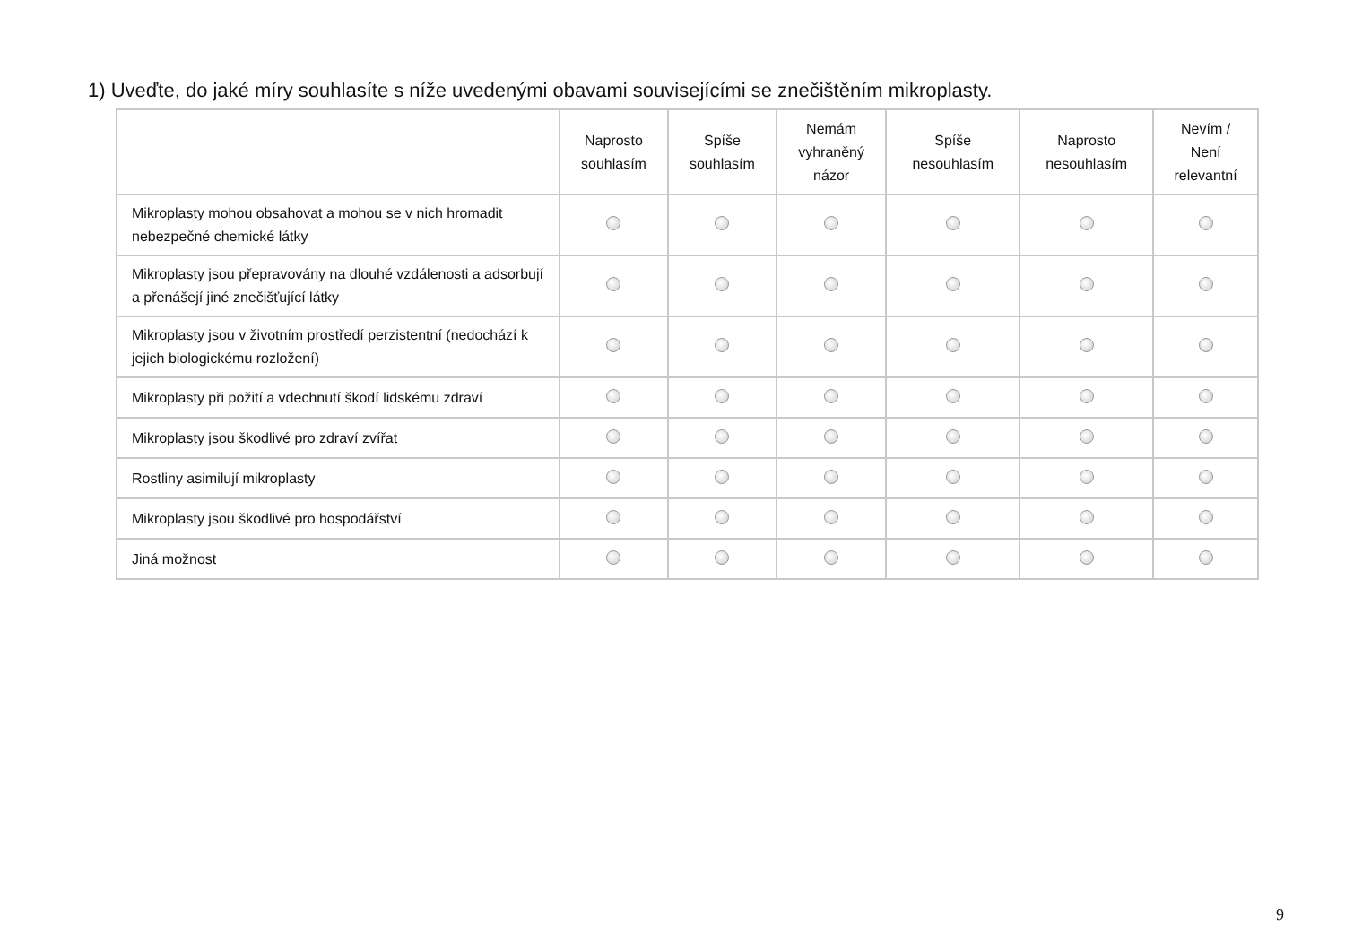1) Uveďte, do jaké míry souhlasíte s níže uvedenými obavami souvisejícími se znečištěním mikroplasty.
| | Naprosto souhlasím | Spíše souhlasím | Nemám vyhraněný názor | Spíše nesouhlasím | Naprosto nesouhlasím | Nevím / Není relevantní |
| --- | --- | --- | --- | --- | --- | --- |
| Mikroplasty mohou obsahovat a mohou se v nich hromadit nebezpečné chemické látky | | | | | | |
| Mikroplasty jsou přepravovány na dlouhé vzdálenosti a adsorbují a přenášejí jiné znečišťující látky | | | | | | |
| Mikroplasty jsou v životním prostředí perzistentní (nedochází k jejich biologickému rozložení) | | | | | | |
| Mikroplasty při požití a vdechnutí škodí lidskému zdraví | | | | | | |
| Mikroplasty jsou škodlivé pro zdraví zvířat | | | | | | |
| Rostliny asimilují mikroplasty | | | | | | |
| Mikroplasty jsou škodlivé pro hospodářství | | | | | | |
| Jiná možnost | | | | | | |
9